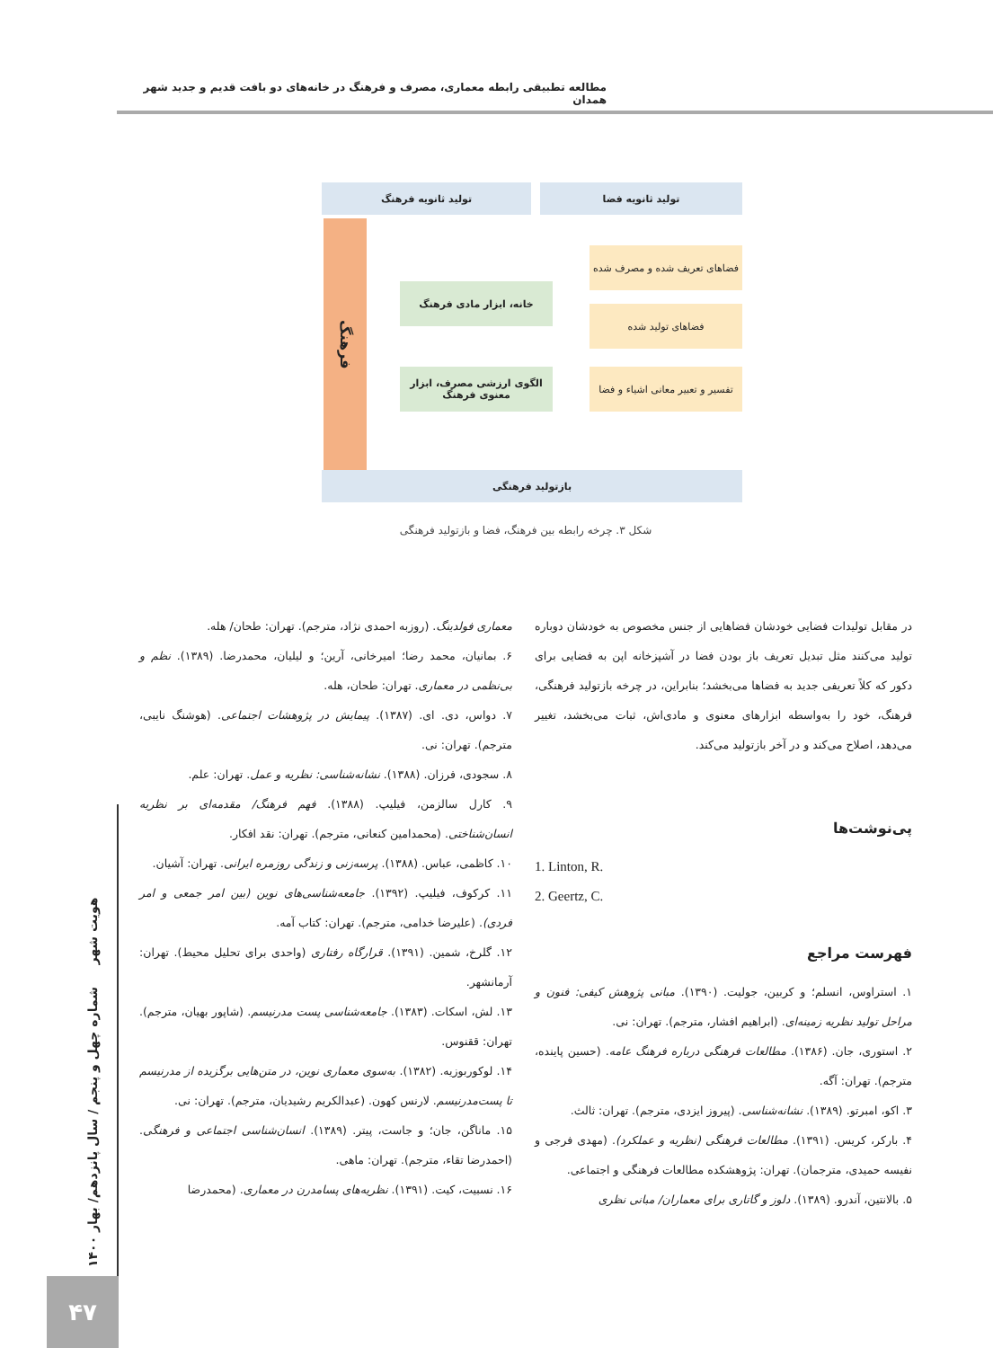مطالعه تطبیقی رابطه معماری، مصرف و فرهنگ در خانه‌های دو بافت قدیم و جدید شهر همدان
تولید ثانویه فضا تولید ثانویه فرهنگ
فرهنگ
فضاهای تعریف شده و مصرف شده
فضاهای تولید شده
تفسیر و تعبیر معانی اشیاء و فضا
خانه، ابزار مادی فرهنگ
الگوی ارزشی مصرف، ابزار معنوی فرهنگ
بازتولید فرهنگی
شکل ۳. چرخه رابطه بین فرهنگ، فضا و بازتولید فرهنگی
در مقابل تولیدات فضایی خودشان فضاهایی از جنس مخصوص به خودشان دوباره تولید می‌کنند مثل تبدیل تعریف باز بودن فضا در آشپزخانه اپن به فضایی برای دکور که کلاً تعریفی جدید به فضاها می‌بخشد؛ بنابراین، در چرخه بازتولید فرهنگی، فرهنگ، خود را به‌واسطه ابزارهای معنوی و مادی‌اش، ثبات می‌بخشد، تغییر می‌دهد، اصلاح می‌کند و در آخر بازتولید می‌کند.
پی‌نوشت‌ها
1. Linton, R.
2. Geertz, C.
فهرست مراجع
۱. استراوس، انسلم؛ و کربین، جولیت. (۱۳۹۰). مبانی پژوهش کیفی: فنون و مراحل تولید نظریه زمینه‌ای. (ابراهیم افشار، مترجم). تهران: نی.
۲. استوری، جان. (۱۳۸۶). مطالعات فرهنگی درباره فرهنگ عامه. (حسین پاینده، مترجم). تهران: آگه.
۳. اکو، امبرتو. (۱۳۸۹). نشانه‌شناسی. (پیروز ایزدی، مترجم). تهران: ثالث.
۴. بارکر، کریس. (۱۳۹۱). مطالعات فرهنگی (نظریه و عملکرد). (مهدی فرجی و نفیسه حمیدی، مترجمان). تهران: پژوهشکده مطالعات فرهنگی و اجتماعی.
۵. بالانتین، آندرو. (۱۳۸۹). دلوز و گاتاری برای معماران/ مبانی نظری
معماری فولدینگ. (روزبه احمدی نژاد، مترجم). تهران: طحان/ هله.
۶. بمانیان، محمد رضا؛ امیرخانی، آرین؛ و لیلیان، محمدرضا. (۱۳۸۹). نظم و بی‌نظمی در معماری. تهران: طحان، هله.
۷. دواس، دی. ای. (۱۳۸۷). پیمایش در پژوهشات اجتماعی. (هوشنگ نایبی، مترجم). تهران: نی.
۸. سجودی، فرزان. (۱۳۸۸). نشانه‌شناسی: نظریه و عمل. تهران: علم.
۹. کارل سالزمن، فیلیپ. (۱۳۸۸). فهم فرهنگ/ مقدمه‌ای بر نظریه انسان‌شناختی. (محمدامین کنعانی، مترجم). تهران: نقد افکار.
۱۰. کاظمی، عباس. (۱۳۸۸). پرسه‌زنی و زندگی روزمره ایرانی. تهران: آشیان.
۱۱. کرکوف، فیلیپ. (۱۳۹۲). جامعه‌شناسی‌های نوین (بین امر جمعی و امر فردی). (علیرضا خدامی، مترجم). تهران: کتاب آمه.
۱۲. گلرخ، شمین. (۱۳۹۱). قرارگاه رفتاری (واحدی برای تحلیل محیط). تهران: آرمانشهر.
۱۳. لش، اسکات. (۱۳۸۳). جامعه‌شناسی پست مدرنیسم. (شاپور بهیان، مترجم). تهران: ققنوس.
۱۴. لوکوربوزیه. (۱۳۸۲). به‌سوی معماری نوین، در متن‌هایی برگزیده از مدرنیسم تا پست‌مدرنیسم. لارنس کهون. (عبدالکریم رشیدیان، مترجم). تهران: نی.
۱۵. ماناگن، جان؛ و جاست، پیتر. (۱۳۸۹). انسان‌شناسی اجتماعی و فرهنگی. (احمدرضا تقاء، مترجم). تهران: ماهی.
۱۶. نسبیت، کیت. (۱۳۹۱). نظریه‌های پسامدرن در معماری. (محمدرضا
هویت شهر شماره چهل و پنجم / سال پانزدهم/ بهار ۱۴۰۰
۴۷